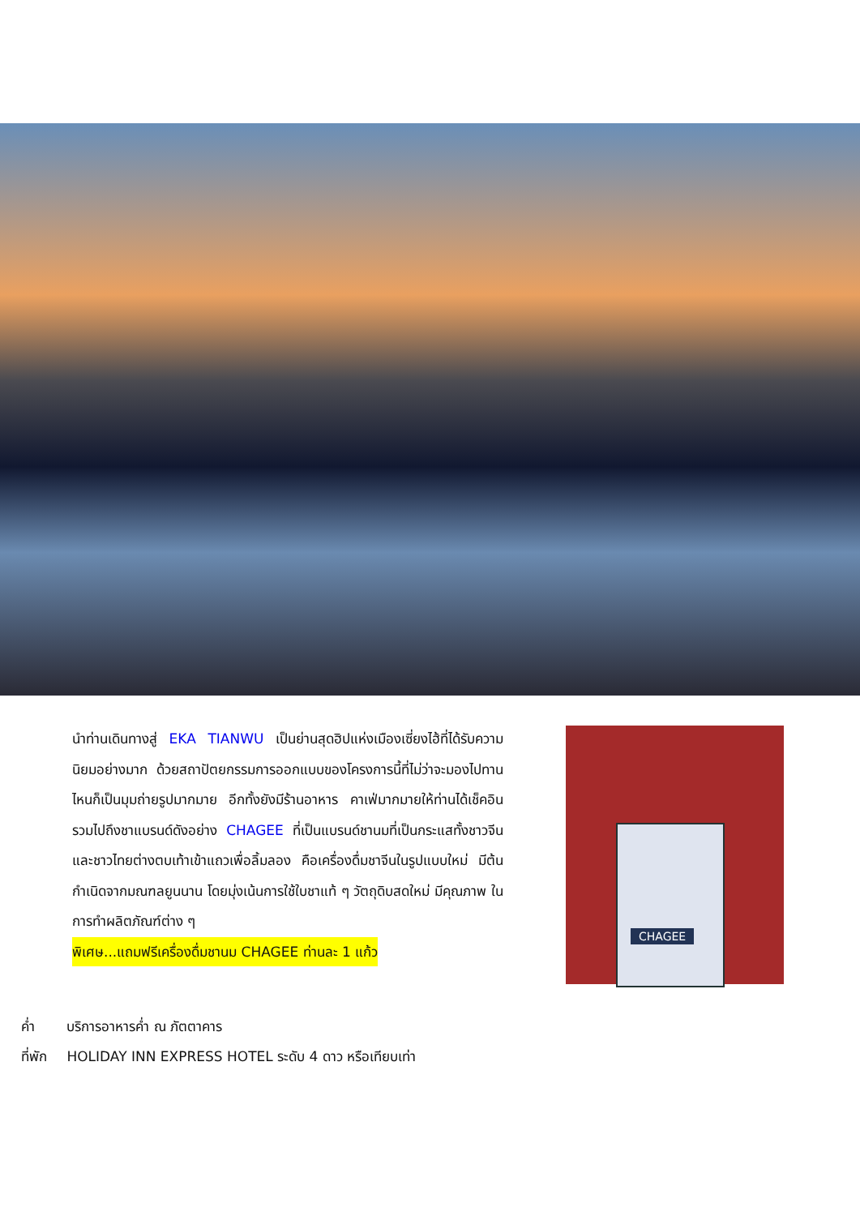นำท่านเดินทางสู่ EKA TIANWU เป็นย่านสุดฮิปแห่งเมืองเซี่ยงไฮ้ที่ได้รับความนิยมอย่างมาก ด้วยสถาปัตยกรรมการออกแบบของโครงการนี้ที่ไม่ว่าจะมองไปทานไหนก็เป็นมุมถ่ายรูปมากมาย อีกทั้งยังมีร้านอาหาร คาเฟ่มากมายให้ท่านได้เช็คอินรวมไปถึงชาแบรนด์ดังอย่าง CHAGEE ที่เป็นแบรนด์ชานมที่เป็นกระแสทั้งชาวจีน และชาวไทยต่างตบเท้าเข้าแถวเพื่อลิ้มลอง คือเครื่องดื่มชาจีนในรูปแบบใหม่ มีต้นกำเนิดจากมณฑลยูนนาน โดยมุ่งเน้นการใช้ใบชาแท้ ๆ วัตถุดิบสดใหม่ มีคุณภาพ ในการทำผลิตภัณฑ์ต่าง ๆ
พิเศษ...แถมฟรีเครื่องดื่มชานม CHAGEE ท่านละ 1 แก้ว
CHAGEE
ค่ำ บริการอาหารค่ำ ณ ภัตตาคาร
ที่พัก HOLIDAY INN EXPRESS HOTEL ระดับ 4 ดาว หรือเทียบเท่า